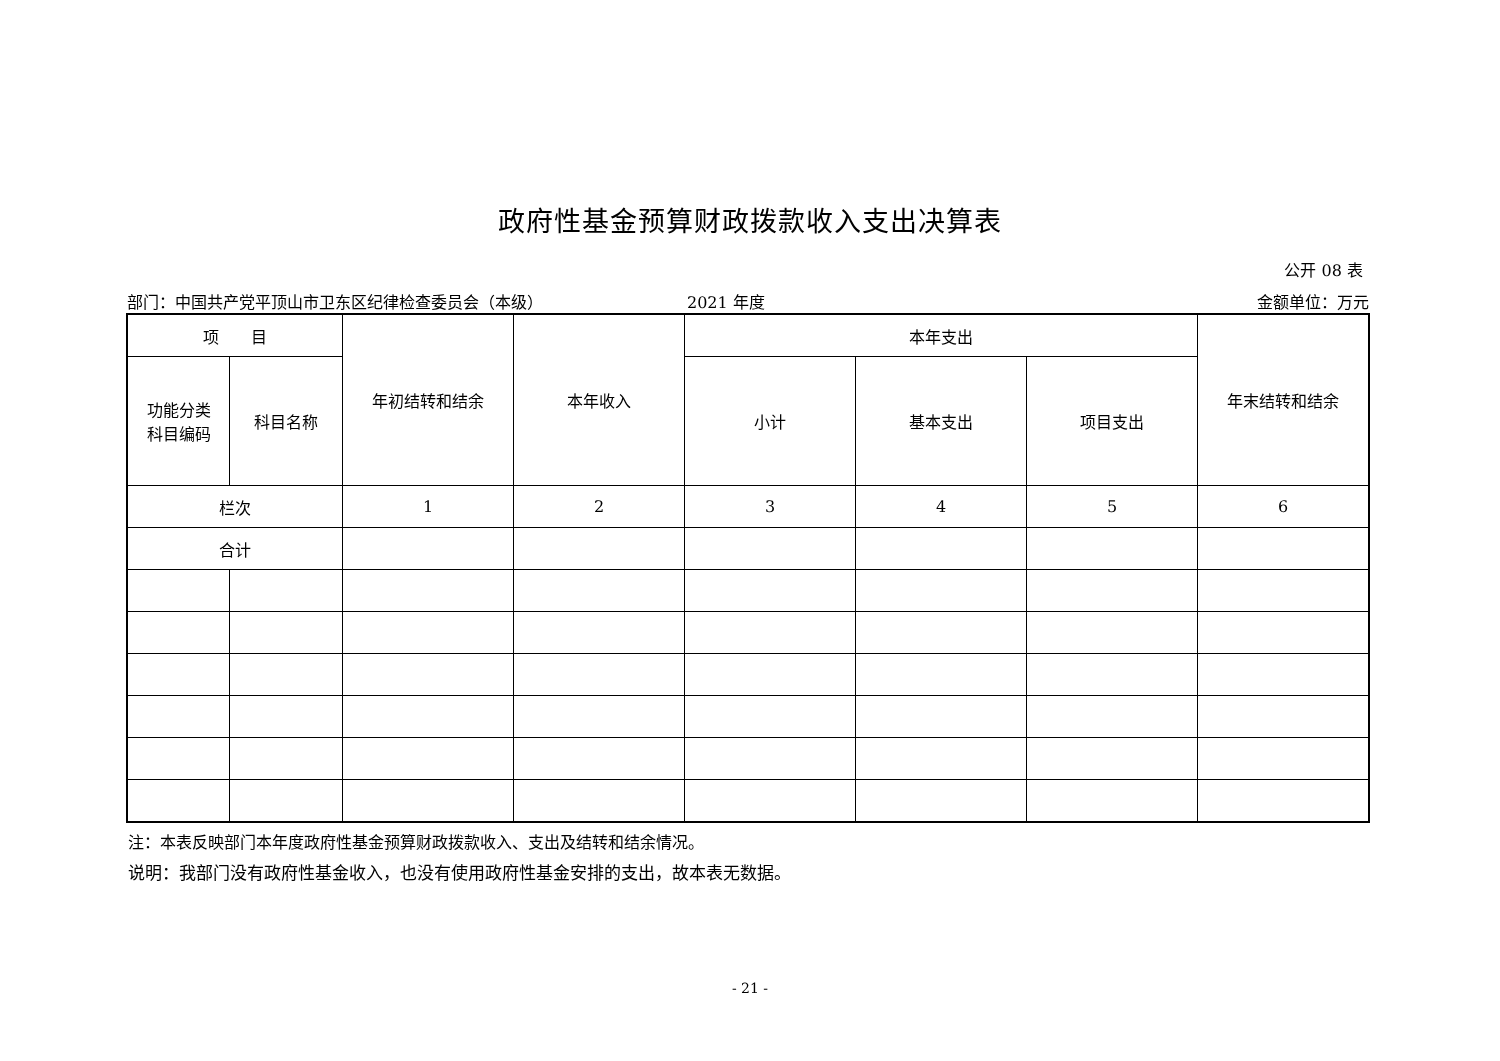政府性基金预算财政拨款收入支出决算表
公开 08 表
部门：中国共产党平顶山市卫东区纪律检查委员会（本级） 2021 年度 金额单位：万元
| 项 目 | | 年初结转和结余 | 本年收入 | 本年支出 | | | 年末结转和结余 |
| 功能分类 科目编码 | 科目名称 | | | 小计 | 基本支出 | 项目支出 | |
| 栏次 | | 1 | 2 | 3 | 4 | 5 | 6 |
| 合计 | | | | | | | |
注：本表反映部门本年度政府性基金预算财政拨款收入、支出及结转和结余情况。
说明：我部门没有政府性基金收入，也没有使用政府性基金安排的支出，故本表无数据。
- 21 -